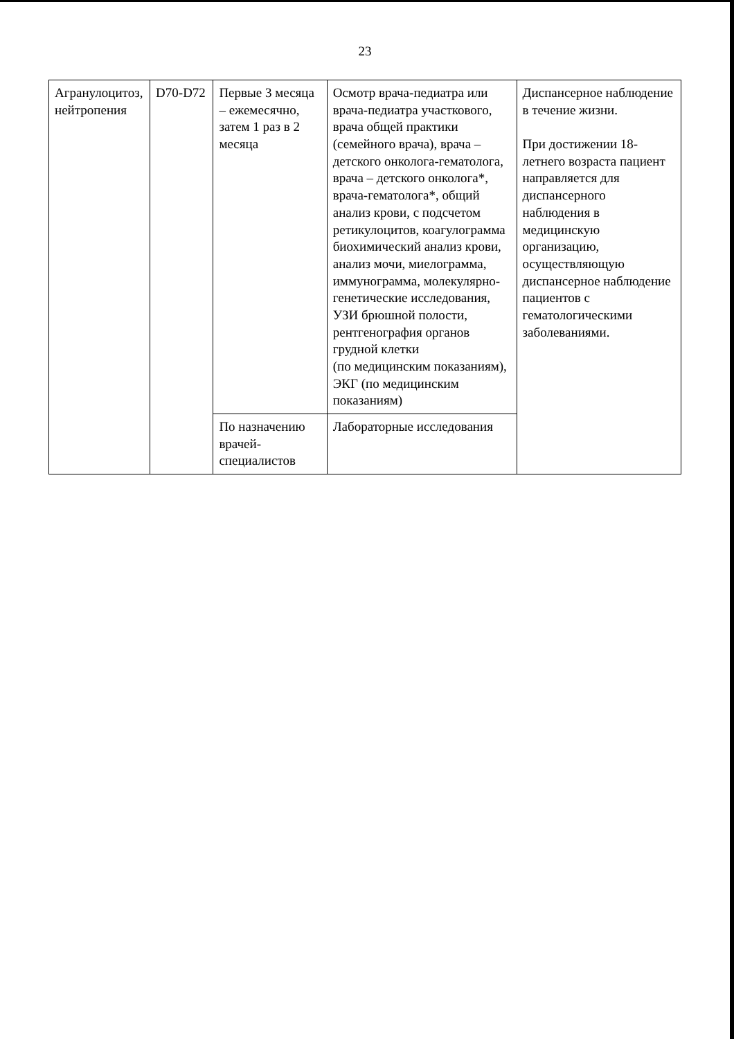23
| Агранулоцитоз, нейтропения | D70-D72 | Первые 3 месяца – ежемесячно, затем 1 раз в 2 месяца | Осмотр врача-педиатра или врача-педиатра участкового, врача общей практики (семейного врача), врача – детского онколога-гематолога, врача – детского онколога*, врача-гематолога*, общий анализ крови, с подсчетом ретикулоцитов, коагулограмма биохимический анализ крови, анализ мочи, миелограмма, иммунограмма, молекулярно-генетические исследования, УЗИ брюшной полости, рентгенография органов грудной клетки (по медицинским показаниям), ЭКГ (по медицинским показаниям) | Диспансерное наблюдение в течение жизни. При достижении 18-летнего возраста пациент направляется для диспансерного наблюдения в медицинскую организацию, осуществляющую диспансерное наблюдение пациентов с гематологическими заболеваниями. |
| | | По назначению врачей-специалистов | Лабораторные исследования | |